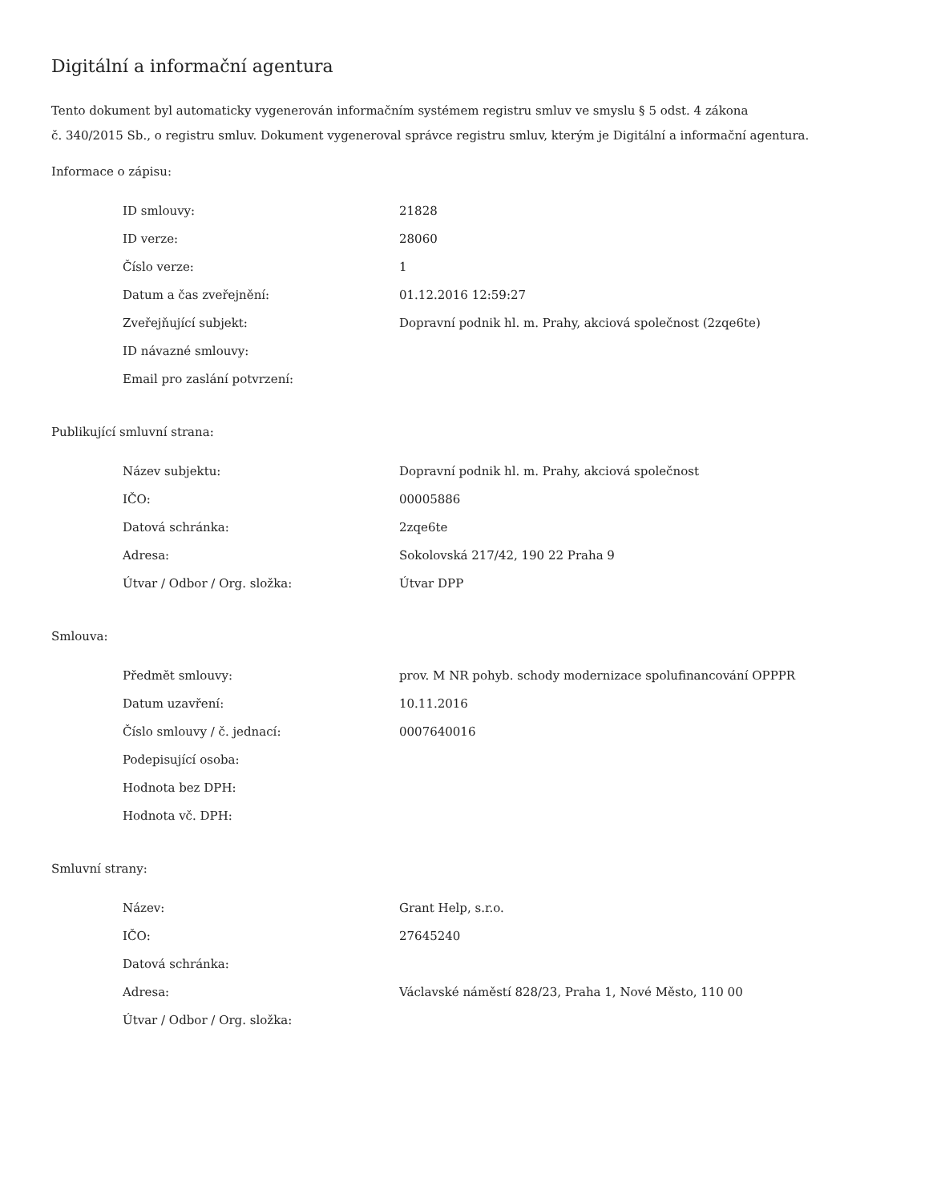Digitální a informační agentura
Tento dokument byl automaticky vygenerován informačním systémem registru smluv ve smyslu § 5 odst. 4 zákona
č. 340/2015 Sb., o registru smluv. Dokument vygeneroval správce registru smluv, kterým je Digitální a informační agentura.
Informace o zápisu:
| ID smlouvy: | 21828 |
| ID verze: | 28060 |
| Číslo verze: | 1 |
| Datum a čas zveřejnění: | 01.12.2016 12:59:27 |
| Zveřejňující subjekt: | Dopravní podnik hl. m. Prahy, akciová společnost (2zqe6te) |
| ID návazné smlouvy: | |
| Email pro zaslání potvrzení: | |
Publikující smluvní strana:
| Název subjektu: | Dopravní podnik hl. m. Prahy, akciová společnost |
| IČO: | 00005886 |
| Datová schránka: | 2zqe6te |
| Adresa: | Sokolovská 217/42, 190 22 Praha 9 |
| Útvar / Odbor / Org. složka: | Útvar DPP |
Smlouva:
| Předmět smlouvy: | prov. M NR pohyb. schody modernizace spolufinancování OPPPR |
| Datum uzavření: | 10.11.2016 |
| Číslo smlouvy / č. jednací: | 0007640016 |
| Podepisující osoba: | |
| Hodnota bez DPH: | |
| Hodnota vč. DPH: | |
Smluvní strany:
| Název: | Grant Help, s.r.o. |
| IČO: | 27645240 |
| Datová schránka: | |
| Adresa: | Václavské náměstí 828/23, Praha 1, Nové Město, 110 00 |
| Útvar / Odbor / Org. složka: | |